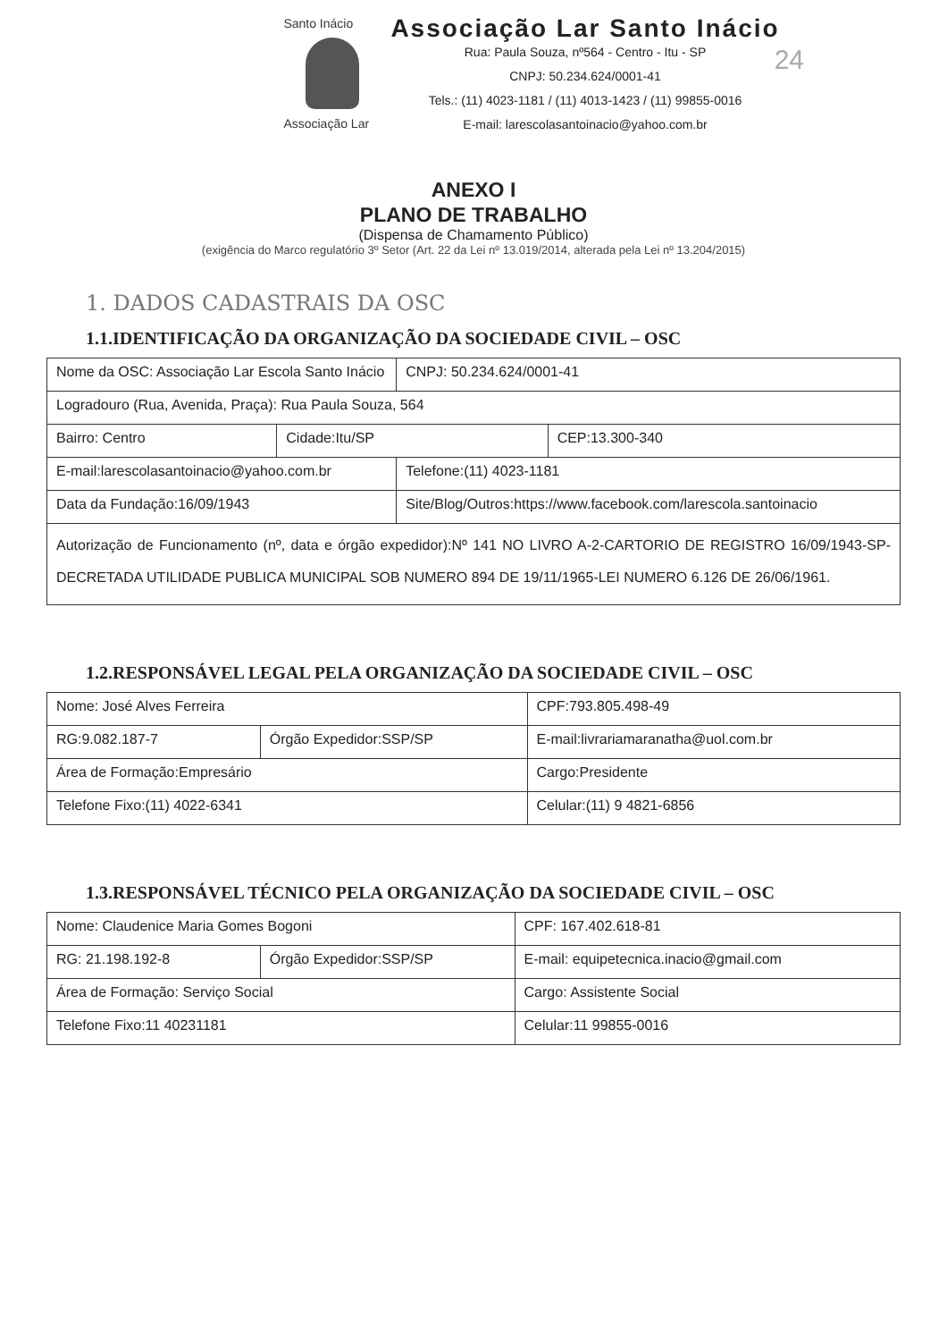Santo Inácio
Associação Lar
Associação Lar Santo Inácio
Rua: Paula Souza, nº564 - Centro - Itu - SP
CNPJ: 50.234.624/0001-41
Tels.: (11) 4023-1181 / (11) 4013-1423 / (11) 99855-0016
E-mail: larescolasantoinacio@yahoo.com.br
24
ANEXO I
PLANO DE TRABALHO
(Dispensa de Chamamento Público)
(exigência do Marco regulatório 3º Setor (Art. 22 da Lei nº 13.019/2014, alterada pela Lei nº 13.204/2015)
1. DADOS CADASTRAIS DA OSC
1.1.IDENTIFICAÇÃO DA ORGANIZAÇÃO DA SOCIEDADE CIVIL – OSC
| Nome da OSC: Associação Lar Escola Santo Inácio | | CNPJ: 50.234.624/0001-41 | |
| Logradouro (Rua, Avenida, Praça): Rua Paula Souza, 564 | | | |
| Bairro: Centro | Cidade:Itu/SP | | CEP:13.300-340 |
| E-mail:larescolasantoinacio@yahoo.com.br | | Telefone:(11) 4023-1181 | |
| Data da Fundação:16/09/1943 | | Site/Blog/Outros:https://www.facebook.com/larescola.santoinacio | |
| Autorização de Funcionamento (nº, data e órgão expedidor):Nº 141 NO LIVRO A-2-CARTORIO DE REGISTRO 16/09/1943-SP-DECRETADA UTILIDADE PUBLICA MUNICIPAL SOB NUMERO 894 DE 19/11/1965-LEI NUMERO 6.126 DE 26/06/1961. | | | |
1.2.RESPONSÁVEL LEGAL PELA ORGANIZAÇÃO DA SOCIEDADE CIVIL – OSC
| Nome: José Alves Ferreira | | CPF:793.805.498-49 |
| RG:9.082.187-7 | Órgão Expedidor:SSP/SP | E-mail:livrariamaranatha@uol.com.br |
| Área de Formação:Empresário | | Cargo:Presidente |
| Telefone Fixo:(11) 4022-6341 | | Celular:(11) 9 4821-6856 |
1.3.RESPONSÁVEL TÉCNICO PELA ORGANIZAÇÃO DA SOCIEDADE CIVIL – OSC
| Nome: Claudenice Maria Gomes Bogoni | | CPF: 167.402.618-81 |
| RG: 21.198.192-8 | Órgão Expedidor:SSP/SP | E-mail: equipetecnica.inacio@gmail.com |
| Área de Formação: Serviço Social | | Cargo: Assistente Social |
| Telefone Fixo:11 40231181 | | Celular:11 99855-0016 |